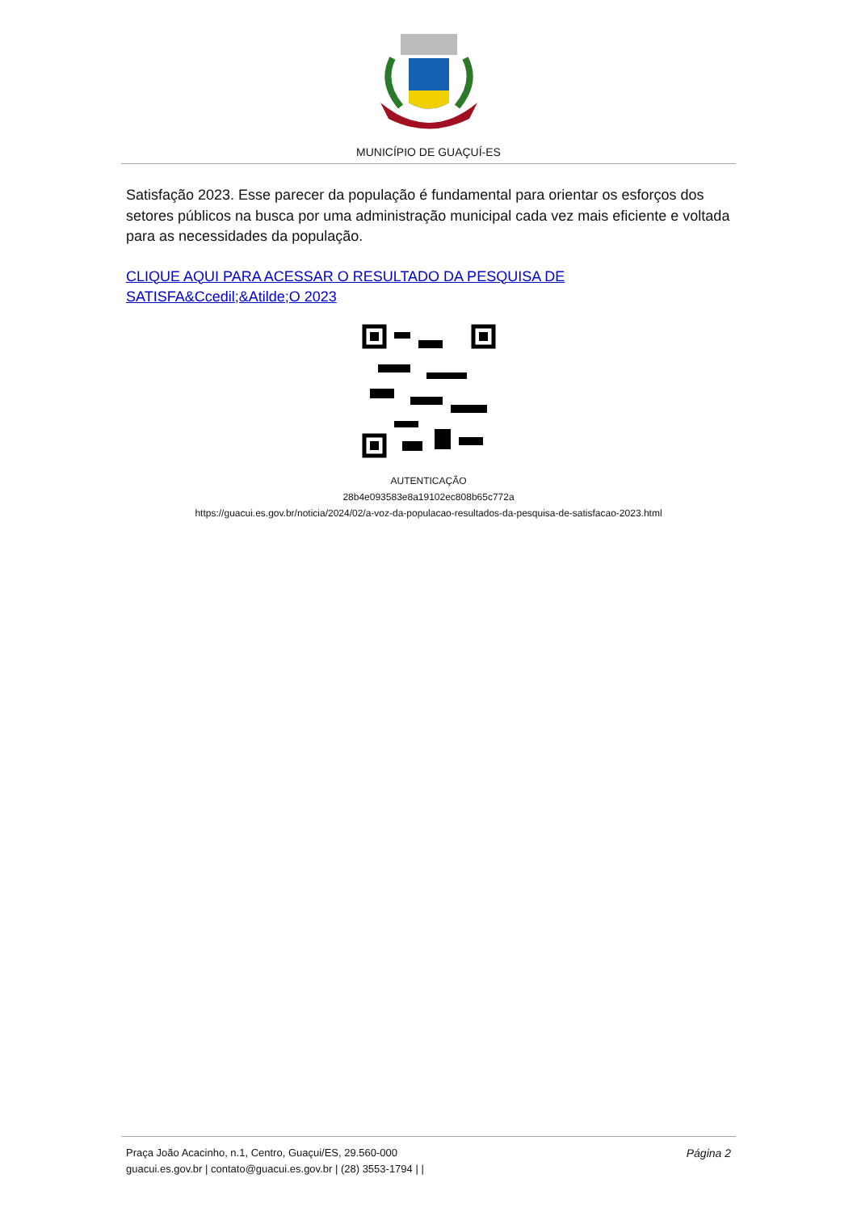MUNICÍPIO DE GUAÇUÍ-ES
Satisfação 2023. Esse parecer da população é fundamental para orientar os esforços dos setores públicos na busca por uma administração municipal cada vez mais eficiente e voltada para as necessidades da população.
CLIQUE AQUI PARA ACESSAR O RESULTADO DA PESQUISA DE SATISFA&Ccedil;&Atilde;O 2023
AUTENTICAÇÃO
28b4e093583e8a19102ec808b65c772a
https://guacui.es.gov.br/noticia/2024/02/a-voz-da-populacao-resultados-da-pesquisa-de-satisfacao-2023.html
Página 2 Praça João Acacinho, n.1, Centro, Guaçui/ES, 29.560-000
guacui.es.gov.br | contato@guacui.es.gov.br | (28) 3553-1794 | |